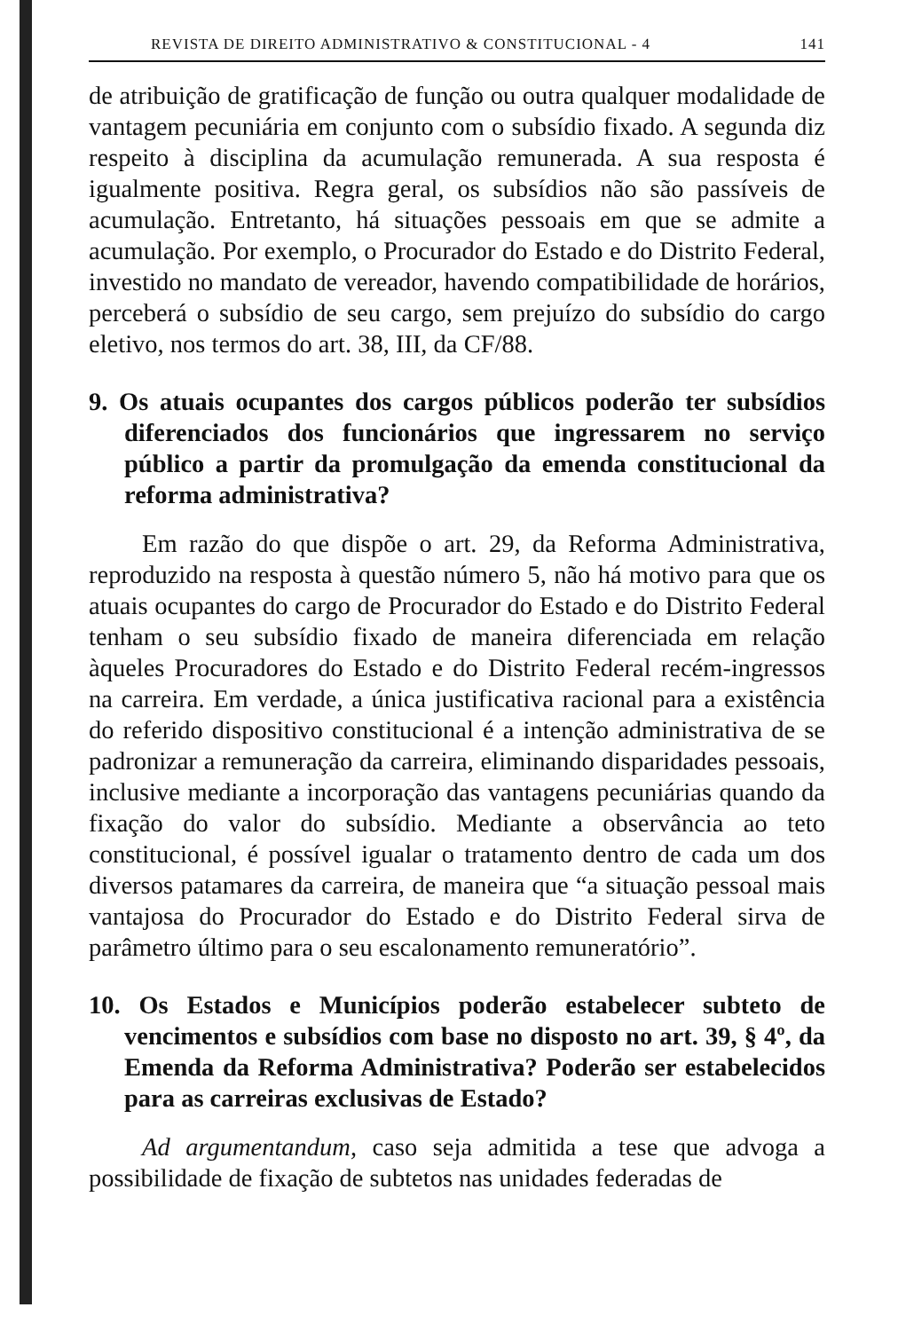REVISTA DE DIREITO ADMINISTRATIVO & CONSTITUCIONAL - 4 141
de atribuição de gratificação de função ou outra qualquer modalidade de vantagem pecuniária em conjunto com o subsídio fixado. A segunda diz respeito à disciplina da acumulação remunerada. A sua resposta é igualmente positiva. Regra geral, os subsídios não são passíveis de acumulação. Entretanto, há situações pessoais em que se admite a acumulação. Por exemplo, o Procurador do Estado e do Distrito Federal, investido no mandato de vereador, havendo compatibilidade de horários, perceberá o subsídio de seu cargo, sem prejuízo do subsídio do cargo eletivo, nos termos do art. 38, III, da CF/88.
9. Os atuais ocupantes dos cargos públicos poderão ter subsídios diferenciados dos funcionários que ingressarem no serviço público a partir da promulgação da emenda constitucional da reforma administrativa?
Em razão do que dispõe o art. 29, da Reforma Administrativa, reproduzido na resposta à questão número 5, não há motivo para que os atuais ocupantes do cargo de Procurador do Estado e do Distrito Federal tenham o seu subsídio fixado de maneira diferenciada em relação àqueles Procuradores do Estado e do Distrito Federal recém-ingressos na carreira. Em verdade, a única justificativa racional para a existência do referido dispositivo constitucional é a intenção administrativa de se padronizar a remuneração da carreira, eliminando disparidades pessoais, inclusive mediante a incorporação das vantagens pecuniárias quando da fixação do valor do subsídio. Mediante a observância ao teto constitucional, é possível igualar o tratamento dentro de cada um dos diversos patamares da carreira, de maneira que “a situação pessoal mais vantajosa do Procurador do Estado e do Distrito Federal sirva de parâmetro último para o seu escalonamento remuneratório”.
10. Os Estados e Municípios poderão estabelecer subteto de vencimentos e subsídios com base no disposto no art. 39, § 4º, da Emenda da Reforma Administrativa? Poderão ser estabelecidos para as carreiras exclusivas de Estado?
Ad argumentandum, caso seja admitida a tese que advoga a possibilidade de fixação de subtetos nas unidades federadas de